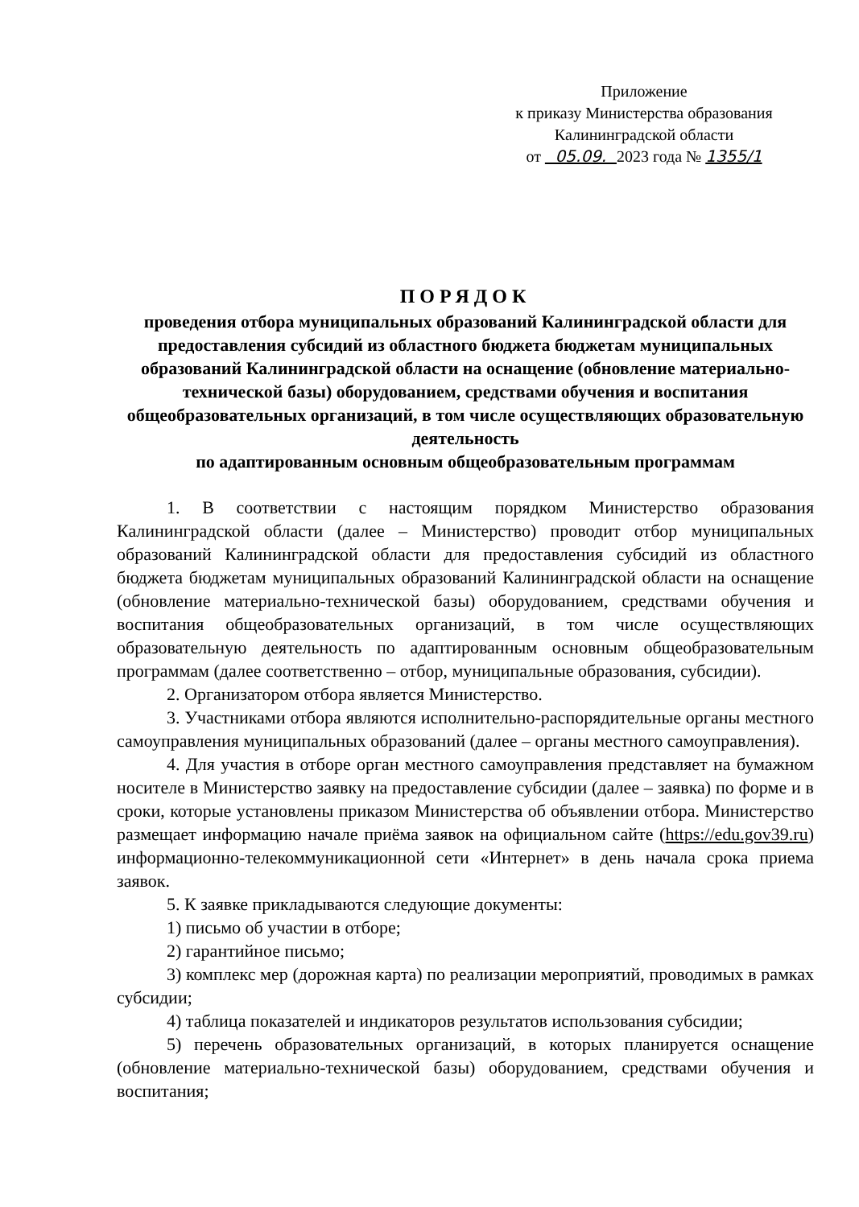Приложение
к приказу Министерства образования
Калининградской области
от 05.09. 2023 года № 1355/1
ПОРЯДОК
проведения отбора муниципальных образований Калининградской области для предоставления субсидий из областного бюджета бюджетам муниципальных образований Калининградской области на оснащение (обновление материально-технической базы) оборудованием, средствами обучения и воспитания общеобразовательных организаций, в том числе осуществляющих образовательную деятельность
по адаптированным основным общеобразовательным программам
1. В соответствии с настоящим порядком Министерство образования Калининградской области (далее – Министерство) проводит отбор муниципальных образований Калининградской области для предоставления субсидий из областного бюджета бюджетам муниципальных образований Калининградской области на оснащение (обновление материально-технической базы) оборудованием, средствами обучения и воспитания общеобразовательных организаций, в том числе осуществляющих образовательную деятельность по адаптированным основным общеобразовательным программам (далее соответственно – отбор, муниципальные образования, субсидии).
2. Организатором отбора является Министерство.
3. Участниками отбора являются исполнительно-распорядительные органы местного самоуправления муниципальных образований (далее – органы местного самоуправления).
4. Для участия в отборе орган местного самоуправления представляет на бумажном носителе в Министерство заявку на предоставление субсидии (далее – заявка) по форме и в сроки, которые установлены приказом Министерства об объявлении отбора. Министерство размещает информацию начале приёма заявок на официальном сайте (https://edu.gov39.ru) информационно-телекоммуникационной сети «Интернет» в день начала срока приема заявок.
5. К заявке прикладываются следующие документы:
1) письмо об участии в отборе;
2) гарантийное письмо;
3) комплекс мер (дорожная карта) по реализации мероприятий, проводимых в рамках субсидии;
4) таблица показателей и индикаторов результатов использования субсидии;
5) перечень образовательных организаций, в которых планируется оснащение (обновление материально-технической базы) оборудованием, средствами обучения и воспитания;